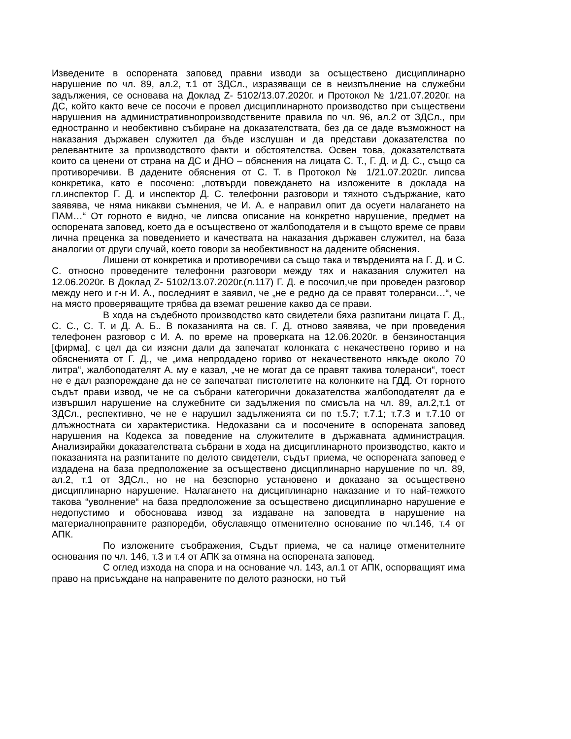Изведените в оспорената заповед правни изводи за осъществено дисциплинарно нарушение по чл. 89, ал.2, т.1 от ЗДСл., изразяващи се в неизпълнение на служебни задължения, се основава на Доклад Z- 5102/13.07.2020г. и Протокол № 1/21.07.2020г. на ДС, който както вече се посочи е провел дисциплинарното производство при съществени нарушения на административнопроизводствените правила по чл. 96, ал.2 от ЗДСл., при едностранно и необективно събиране на доказателствата, без да се даде възможност на наказания държавен служител да бъде изслушан и да представи доказателства по релевантните за производството факти и обстоятелства. Освен това, доказателствата които са ценени от страна на ДС и ДНО – обяснения на лицата С. Т., Г. Д. и Д. С., също са противоречиви. В дадените обяснения от С. Т. в Протокол № 1/21.07.2020г. липсва конкретика, като е посочено: „потвърди повеждането на изложените в доклада на гл.инспектор Г. Д. и инспектор Д. С. телефонни разговори и тяхното съдържание, като заявява, че няма никакви съмнения, че И. А. е направил опит да осуети налагането на ПАМ…“ От горното е видно, че липсва описание на конкретно нарушение, предмет на оспорената заповед, което да е осъществено от жалбоподателя и в същото време се прави лична преценка за поведението и качествата на наказания държавен служител, на база аналогии от други случай, което говори за необективност на дадените обяснения.
Лишени от конкретика и противоречиви са също така и твърденията на Г. Д. и С. С. относно проведените телефонни разговори между тях и наказания служител на 12.06.2020г. В Доклад Z- 5102/13.07.2020г.(л.117) Г. Д. е посочил,че при проведен разговор между него и г-н И. А., последният е заявил, че „не е редно да се правят толеранси…“, че на място проверяващите трябва да вземат решение какво да се прави.
В хода на съдебното производство като свидетели бяха разпитани лицата Г. Д., С. С., С. Т. и Д. А. Б.. В показанията на св. Г. Д. отново заявява, че при проведения телефонен разговор с И. А. по време на проверката на 12.06.2020г. в бензиностанция [фирма], с цел да си изясни дали да запечатат колонката с некачествено гориво и на обясненията от Г. Д., че „има непродадено гориво от некачественото някъде около 70 литра“, жалбоподателят А. му е казал, „че не могат да се правят такива толеранси“, тоест не е дал разпореждане да не се запечатват пистолетите на колонките на ГДД. От горното съдът прави извод, че не са събрани категорични доказателства жалбоподателят да е извършил нарушение на служебните си задължения по смисъла на чл. 89, ал.2,т.1 от ЗДСл., респективно, че не е нарушил задълженията си по т.5.7; т.7.1; т.7.3 и т.7.10 от длъжностната си характеристика. Недоказани са и посочените в оспорената заповед нарушения на Кодекса за поведение на служителите в държавната администрация. Анализирайки доказателствата събрани в хода на дисциплинарното производство, както и показанията на разпитаните по делото свидетели, съдът приема, че оспорената заповед е издадена на база предположение за осъществено дисциплинарно нарушение по чл. 89, ал.2, т.1 от ЗДСл., но не на безспорно установено и доказано за осъществено дисциплинарно нарушение. Налагането на дисциплинарно наказание и то най-тежкото такова “уволнение“ на база предположение за осъществено дисциплинарно нарушение е недопустимо и обосновава извод за издаване на заповедта в нарушение на материалноправните разпоредби, обуславящо отменително основание по чл.146, т.4 от АПК.
По изложените съображения, Съдът приема, че са налице отменителните основания по чл. 146, т.3 и т.4 от АПК за отмяна на оспорената заповед.
С оглед изхода на спора и на основание чл. 143, ал.1 от АПК, оспорващият има право на присъждане на направените по делото разноски, но тъй